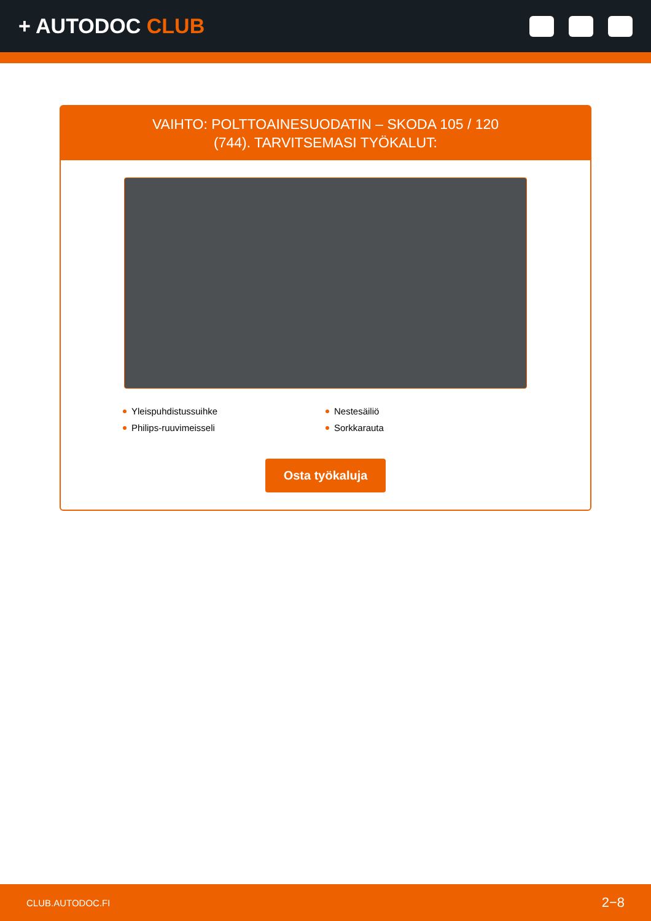+ AUTODOC CLUB
VAIHTO: POLTTOAINESUODATIN – SKODA 105 / 120
(744). TARVITSEMASI TYÖKALUT:
Yleispuhdistussuihke
Nestesäiliö
Philips-ruuvimeisseli
Sorkkarauta
Osta työkaluja
CLUB.AUTODOC.FI 2−8